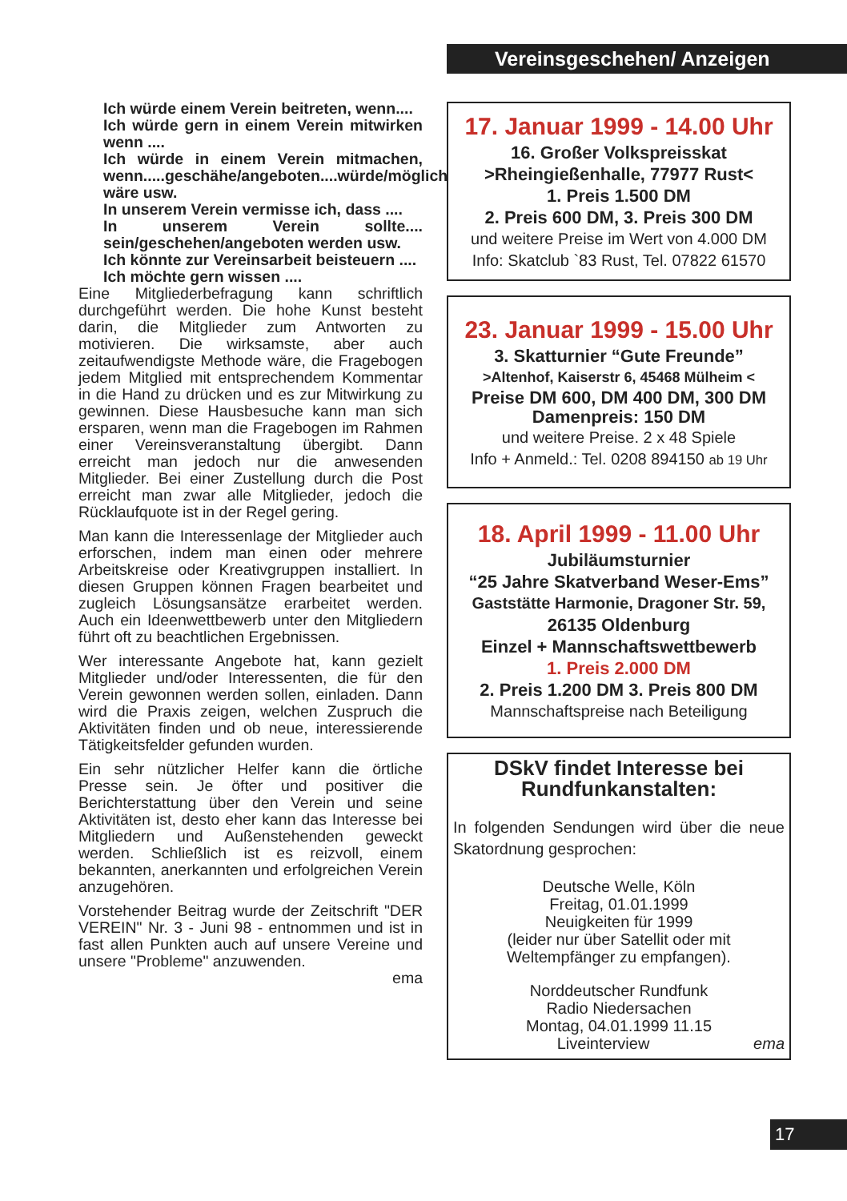Vereinsgeschehen/ Anzeigen
Ich würde einem Verein beitreten, wenn....
Ich würde gern in einem Verein mitwirken wenn ....
Ich würde in einem Verein mitmachen, wenn.....geschähe/angeboten....würde/möglich wäre usw.
In unserem Verein vermisse ich, dass ....
In unserem Verein sollte.... sein/geschehen/angeboten werden usw.
Ich könnte zur Vereinsarbeit beisteuern ....
Ich möchte gern wissen ....
Eine Mitgliederbefragung kann schriftlich durchgeführt werden. Die hohe Kunst besteht darin, die Mitglieder zum Antworten zu motivieren. Die wirksamste, aber auch zeitaufwendigste Methode wäre, die Fragebogen jedem Mitglied mit entsprechendem Kommentar in die Hand zu drücken und es zur Mitwirkung zu gewinnen. Diese Hausbesuche kann man sich ersparen, wenn man die Fragebogen im Rahmen einer Vereinsveranstaltung übergibt. Dann erreicht man jedoch nur die anwesenden Mitglieder. Bei einer Zustellung durch die Post erreicht man zwar alle Mitglieder, jedoch die Rücklaufquote ist in der Regel gering.
Man kann die Interessenlage der Mitglieder auch erforschen, indem man einen oder mehrere Arbeitskreise oder Kreativgruppen installiert. In diesen Gruppen können Fragen bearbeitet und zugleich Lösungsansätze erarbeitet werden. Auch ein Ideenwettbewerb unter den Mitgliedern führt oft zu beachtlichen Ergebnissen.
Wer interessante Angebote hat, kann gezielt Mitglieder und/oder Interessenten, die für den Verein gewonnen werden sollen, einladen. Dann wird die Praxis zeigen, welchen Zuspruch die Aktivitäten finden und ob neue, interessierende Tätigkeitsfelder gefunden wurden.
Ein sehr nützlicher Helfer kann die örtliche Presse sein. Je öfter und positiver die Berichterstattung über den Verein und seine Aktivitäten ist, desto eher kann das Interesse bei Mitgliedern und Außenstehenden geweckt werden. Schließlich ist es reizvoll, einem bekannten, anerkannten und erfolgreichen Verein anzugehören.
Vorstehender Beitrag wurde der Zeitschrift "DER VEREIN" Nr. 3 - Juni 98 - entnommen und ist in fast allen Punkten auch auf unsere Vereine und unsere "Probleme" anzuwenden.
ema
17. Januar 1999 - 14.00 Uhr
16. Großer Volkspreisskat
>Rheingießenhalle, 77977 Rust<
1. Preis 1.500 DM
2. Preis 600 DM, 3. Preis 300 DM
und weitere Preise im Wert von 4.000 DM
Info: Skatclub `83 Rust, Tel. 07822 61570
23. Januar 1999 - 15.00 Uhr
3. Skatturnier “Gute Freunde”
>Altenhof, Kaiserstr 6, 45468 Mülheim <
Preise DM 600, DM 400 DM, 300 DM
Damenpreis: 150 DM
und weitere Preise. 2 x 48 Spiele
Info + Anmeld.: Tel. 0208 894150 ab 19 Uhr
18. April 1999 - 11.00 Uhr
Jubiläumsturnier
“25 Jahre Skatverband Weser-Ems”
Gaststätte Harmonie, Dragoner Str. 59,
26135 Oldenburg
Einzel + Mannschaftswettbewerb
1. Preis 2.000 DM
2. Preis 1.200 DM 3. Preis 800 DM
Mannschaftspreise nach Beteiligung
DSkV findet Interesse bei Rundfunkanstalten:
In folgenden Sendungen wird über die neue Skatordnung gesprochen:
Deutsche Welle, Köln
Freitag, 01.01.1999
Neuigkeiten für 1999
(leider nur über Satellit oder mit Weltempfänger zu empfangen).
Norddeutscher Rundfunk
Radio Niedersachen
Montag, 04.01.1999 11.15
Liveinterview ema
17